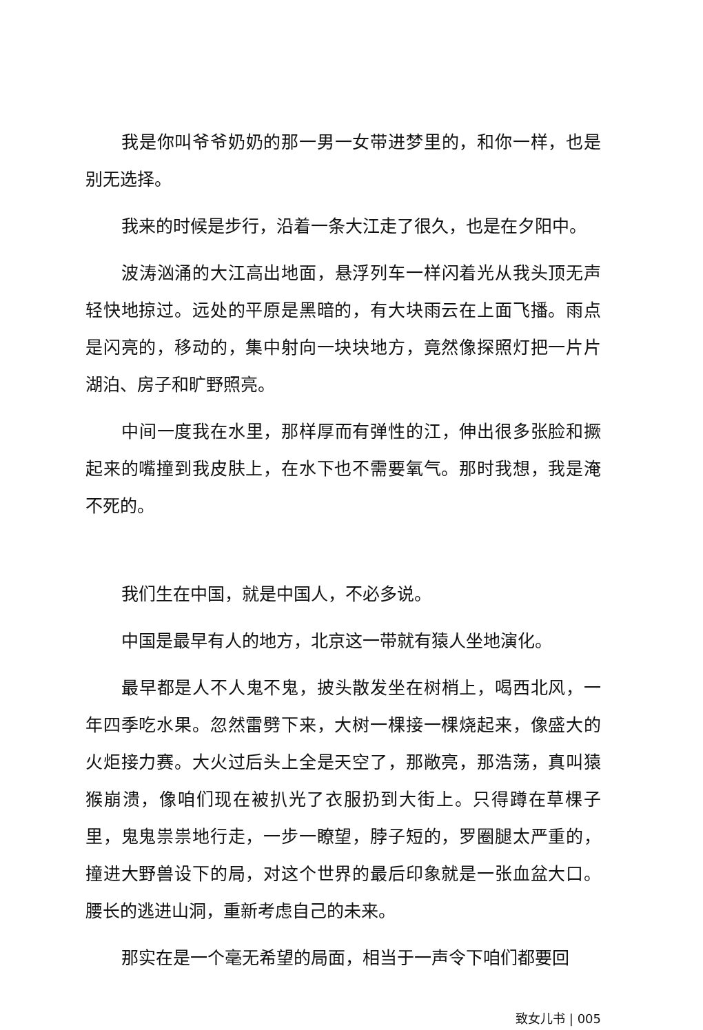我是你叫爷爷奶奶的那一男一女带进梦里的，和你一样，也是别无选择。
我来的时候是步行，沿着一条大江走了很久，也是在夕阳中。
波涛汹涌的大江高出地面，悬浮列车一样闪着光从我头顶无声轻快地掠过。远处的平原是黑暗的，有大块雨云在上面飞播。雨点是闪亮的，移动的，集中射向一块块地方，竟然像探照灯把一片片湖泊、房子和旷野照亮。
中间一度我在水里，那样厚而有弹性的江，伸出很多张脸和撅起来的嘴撞到我皮肤上，在水下也不需要氧气。那时我想，我是淹不死的。
我们生在中国，就是中国人，不必多说。
中国是最早有人的地方，北京这一带就有猿人坐地演化。
最早都是人不人鬼不鬼，披头散发坐在树梢上，喝西北风，一年四季吃水果。忽然雷劈下来，大树一棵接一棵烧起来，像盛大的火炬接力赛。大火过后头上全是天空了，那敞亮，那浩荡，真叫猿猴崩溃，像咱们现在被扒光了衣服扔到大街上。只得蹲在草棵子里，鬼鬼祟祟地行走，一步一瞭望，脖子短的，罗圈腿太严重的，撞进大野兽设下的局，对这个世界的最后印象就是一张血盆大口。腰长的逃进山洞，重新考虑自己的未来。
那实在是一个毫无希望的局面，相当于一声令下咱们都要回
致女儿书 | 005